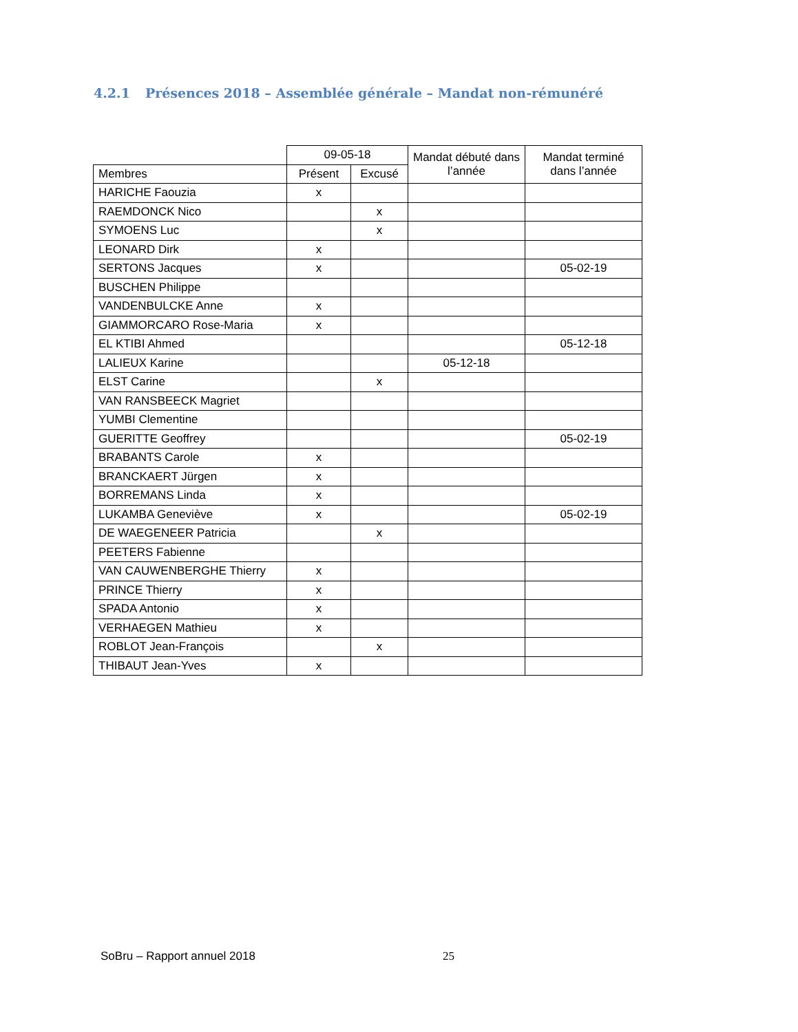4.2.1 Présences 2018 – Assemblée générale – Mandat non-rémunéré
| | 09-05-18 | | Mandat débuté dans l’année | Mandat terminé dans l’année |
| --- | --- | --- | --- | --- |
| Membres | Présent | Excusé | | |
| HARICHE Faouzia | x | | | |
| RAEMDONCK Nico | | x | | |
| SYMOENS Luc | | x | | |
| LEONARD Dirk | x | | | |
| SERTONS Jacques | x | | | 05-02-19 |
| BUSCHEN Philippe | | | | |
| VANDENBULCKE Anne | x | | | |
| GIAMMORCARO Rose-Maria | x | | | |
| EL KTIBI Ahmed | | | | 05-12-18 |
| LALIEUX Karine | | | 05-12-18 | |
| ELST Carine | | x | | |
| VAN RANSBEECK Magriet | | | | |
| YUMBI Clementine | | | | |
| GUERITTE Geoffrey | | | | 05-02-19 |
| BRABANTS Carole | x | | | |
| BRANCKAERT Jürgen | x | | | |
| BORREMANS Linda | x | | | |
| LUKAMBA Geneviève | x | | | 05-02-19 |
| DE WAEGENEER Patricia | | x | | |
| PEETERS Fabienne | | | | |
| VAN CAUWENBERGHE Thierry | x | | | |
| PRINCE Thierry | x | | | |
| SPADA Antonio | x | | | |
| VERHAEGEN Mathieu | x | | | |
| ROBLOT Jean-François | | x | | |
| THIBAUT Jean-Yves | x | | | |
SoBru – Rapport annuel 2018 25